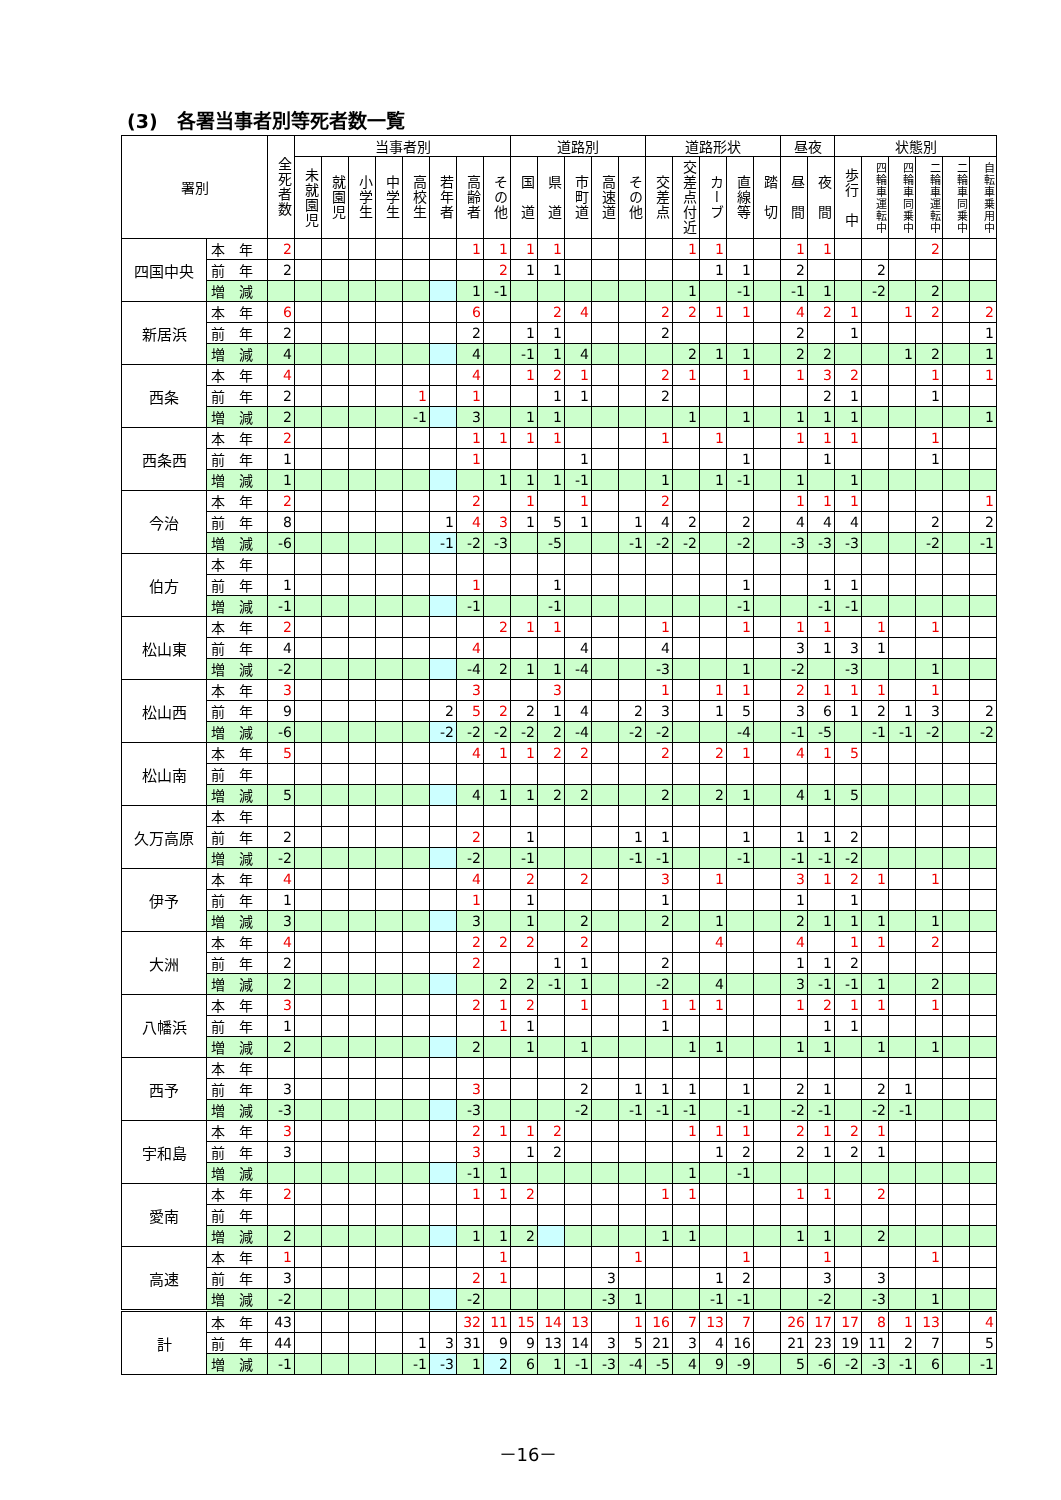(3)　各署当事者別等死者数一覧
| 署別 | | 全死者数 | 当事者別 | | | | | | | | 道路別 | | | | | 道路形状 | | | | | 昼夜 | | 状態別 | | | | | |
| --- | --- | --- | --- | --- | --- | --- | --- | --- | --- | --- | --- | --- | --- | --- | --- | --- | --- | --- | --- | --- | --- | --- | --- | --- | --- | --- | --- | --- |
| | | | 未就園児 | 就園児 | 小学生 | 中学生 | 高校生 | 若年者 | 高齢者 | その他 | 国 道 | 県 道 | 市町道 | 高速道 | その他 | 交差点 | 交差点付近 | カーブ | 直線等 | 踏 切 | 昼 間 | 夜 間 | 歩行 中 | 四輪車運転中 | 四輪車同乗中 | 二輪車運転中 | 二輪車同乗中 | 自転車乗用中 |
| 四国中央 | 本 年 | 2 | | | | | | | 1 | 1 | 1 | 1 | | | | | 1 | 1 | | | 1 | 1 | | | | 2 | | |
| | 前 年 | 2 | | | | | | | | 2 | 1 | 1 | | | | | | 1 | 1 | | 2 | | | 2 | | | | |
| | 増 減 | | | | | | | | 1 | -1 | | | | | | | 1 | | -1 | | -1 | 1 | | -2 | | 2 | | |
| 新居浜 | 本 年 | 6 | | | | | | | 6 | | | 2 | 4 | | | 2 | 2 | 1 | 1 | | 4 | 2 | 1 | | 1 | 2 | | 2 |
| | 前 年 | 2 | | | | | | | 2 | | 1 | 1 | | | | 2 | | | | | 2 | | 1 | | | | | 1 |
| | 増 減 | 4 | | | | | | | 4 | | -1 | 1 | 4 | | | | 2 | 1 | 1 | | 2 | 2 | | | 1 | 2 | | 1 |
| 西条 | 本 年 | 4 | | | | | | | 4 | | 1 | 2 | 1 | | | 2 | 1 | | 1 | | 1 | 3 | 2 | | | 1 | | 1 |
| | 前 年 | 2 | | | | | 1 | | 1 | | | 1 | 1 | | | 2 | | | | | | 2 | 1 | | | 1 | | |
| | 増 減 | 2 | | | | | -1 | | 3 | | 1 | 1 | | | | | 1 | | 1 | | 1 | 1 | 1 | | | | | 1 |
| 西条西 | 本 年 | 2 | | | | | | | 1 | 1 | 1 | 1 | | | | 1 | | 1 | | | 1 | 1 | 1 | | | 1 | | |
| | 前 年 | 1 | | | | | | | 1 | | | | 1 | | | | | | 1 | | | 1 | | | | 1 | | |
| | 増 減 | 1 | | | | | | | | 1 | 1 | 1 | -1 | | | 1 | | 1 | -1 | | 1 | | 1 | | | | | |
| 今治 | 本 年 | 2 | | | | | | | 2 | | 1 | | 1 | | | 2 | | | | | 1 | 1 | 1 | | | | | 1 |
| | 前 年 | 8 | | | | | | 1 | 4 | 3 | 1 | 5 | 1 | | 1 | 4 | 2 | | 2 | | 4 | 4 | 4 | | | 2 | | 2 |
| | 増 減 | -6 | | | | | | -1 | -2 | -3 | | -5 | | | -1 | -2 | -2 | | -2 | | -3 | -3 | -3 | | | -2 | | -1 |
| 伯方 | 本 年 | | | | | | | | | | | | | | | | | | | | | | | | | | | |
| | 前 年 | 1 | | | | | | | 1 | | | 1 | | | | | | | 1 | | | 1 | 1 | | | | | |
| | 増 減 | -1 | | | | | | | -1 | | | -1 | | | | | | | -1 | | | -1 | -1 | | | | | |
| 松山東 | 本 年 | 2 | | | | | | | | 2 | 1 | 1 | | | | 1 | | | 1 | | 1 | 1 | | 1 | | 1 | | |
| | 前 年 | 4 | | | | | | | 4 | | | | 4 | | | 4 | | | | | 3 | 1 | 3 | 1 | | | | |
| | 増 減 | -2 | | | | | | | -4 | 2 | 1 | 1 | -4 | | | -3 | | | 1 | | -2 | | -3 | | | 1 | | |
| 松山西 | 本 年 | 3 | | | | | | | 3 | | | 3 | | | | 1 | | 1 | 1 | | 2 | 1 | 1 | 1 | | 1 | | |
| | 前 年 | 9 | | | | | | 2 | 5 | 2 | 2 | 1 | 4 | | 2 | 3 | | 1 | 5 | | 3 | 6 | 1 | 2 | 1 | 3 | | 2 |
| | 増 減 | -6 | | | | | | -2 | -2 | -2 | -2 | 2 | -4 | | -2 | -2 | | | -4 | | -1 | -5 | | -1 | -1 | -2 | | -2 |
| 松山南 | 本 年 | 5 | | | | | | | 4 | 1 | 1 | 2 | 2 | | | 2 | | 2 | 1 | | 4 | 1 | 5 | | | | | |
| | 前 年 | | | | | | | | | | | | | | | | | | | | | | | | | | | |
| | 増 減 | 5 | | | | | | | 4 | 1 | 1 | 2 | 2 | | | 2 | | 2 | 1 | | 4 | 1 | 5 | | | | | |
| 久万高原 | 本 年 | | | | | | | | | | | | | | | | | | | | | | | | | | | |
| | 前 年 | 2 | | | | | | | 2 | | 1 | | | | 1 | 1 | | | 1 | | 1 | 1 | 2 | | | | | |
| | 増 減 | -2 | | | | | | | -2 | | -1 | | | | -1 | -1 | | | -1 | | -1 | -1 | -2 | | | | | |
| 伊予 | 本 年 | 4 | | | | | | | 4 | | 2 | | 2 | | | 3 | | 1 | | | 3 | 1 | 2 | 1 | | 1 | | |
| | 前 年 | 1 | | | | | | | 1 | | 1 | | | | | 1 | | | | | 1 | | 1 | | | | | |
| | 増 減 | 3 | | | | | | | 3 | | 1 | | 2 | | | 2 | | 1 | | | 2 | 1 | 1 | 1 | | 1 | | |
| 大洲 | 本 年 | 4 | | | | | | | 2 | 2 | 2 | | 2 | | | | | 4 | | | 4 | | 1 | 1 | | 2 | | |
| | 前 年 | 2 | | | | | | | 2 | | | 1 | 1 | | | 2 | | | | | 1 | 1 | 2 | | | | | |
| | 増 減 | 2 | | | | | | | | 2 | 2 | -1 | 1 | | | -2 | | 4 | | | 3 | -1 | -1 | 1 | | 2 | | |
| 八幡浜 | 本 年 | 3 | | | | | | | 2 | 1 | 2 | | 1 | | | 1 | 1 | 1 | | | 1 | 2 | 1 | 1 | | 1 | | |
| | 前 年 | 1 | | | | | | | | 1 | 1 | | | | | 1 | | | | | | 1 | 1 | | | | | |
| | 増 減 | 2 | | | | | | | 2 | | 1 | | 1 | | | | 1 | 1 | | | 1 | 1 | | 1 | | 1 | | |
| 西予 | 本 年 | | | | | | | | | | | | | | | | | | | | | | | | | | | |
| | 前 年 | 3 | | | | | | | 3 | | | | 2 | | 1 | 1 | 1 | | 1 | | 2 | 1 | | 2 | 1 | | | |
| | 増 減 | -3 | | | | | | | -3 | | | | -2 | | -1 | -1 | -1 | | -1 | | -2 | -1 | | -2 | -1 | | | |
| 宇和島 | 本 年 | 3 | | | | | | | 2 | 1 | 1 | 2 | | | | | 1 | 1 | 1 | | 2 | 1 | 2 | 1 | | | | |
| | 前 年 | 3 | | | | | | | 3 | | 1 | 2 | | | | | | 1 | 2 | | 2 | 1 | 2 | 1 | | | | |
| | 増 減 | | | | | | | | -1 | 1 | | | | | | | 1 | | -1 | | | | | | | | | |
| 愛南 | 本 年 | 2 | | | | | | | 1 | 1 | 2 | | | | | 1 | 1 | | | | 1 | 1 | | 2 | | | | |
| | 前 年 | | | | | | | | | | | | | | | | | | | | | | | | | | | |
| | 増 減 | 2 | | | | | | | 1 | 1 | 2 | | | | | 1 | 1 | | | | 1 | 1 | | 2 | | | | |
| 高速 | 本 年 | 1 | | | | | | | | 1 | | | | | 1 | | | | 1 | | | 1 | | | | 1 | | |
| | 前 年 | 3 | | | | | | | 2 | 1 | | | | 3 | | | | 1 | 2 | | | 3 | | 3 | | | | |
| | 増 減 | -2 | | | | | | | -2 | | | | | -3 | 1 | | | -1 | -1 | | | -2 | | -3 | | 1 | | |
| 計 | 本 年 | 43 | | | | | | | 32 | 11 | 15 | 14 | 13 | | 1 | 16 | 7 | 13 | 7 | | 26 | 17 | 17 | 8 | 1 | 13 | | 4 |
| | 前 年 | 44 | | | | | 1 | 3 | 31 | 9 | 9 | 13 | 14 | 3 | 5 | 21 | 3 | 4 | 16 | | 21 | 23 | 19 | 11 | 2 | 7 | | 5 |
| | 増 減 | -1 | | | | | -1 | -3 | 1 | 2 | 6 | 1 | -1 | -3 | -4 | -5 | 4 | 9 | -9 | | 5 | -6 | -2 | -3 | -1 | 6 | | -1 |
－16－